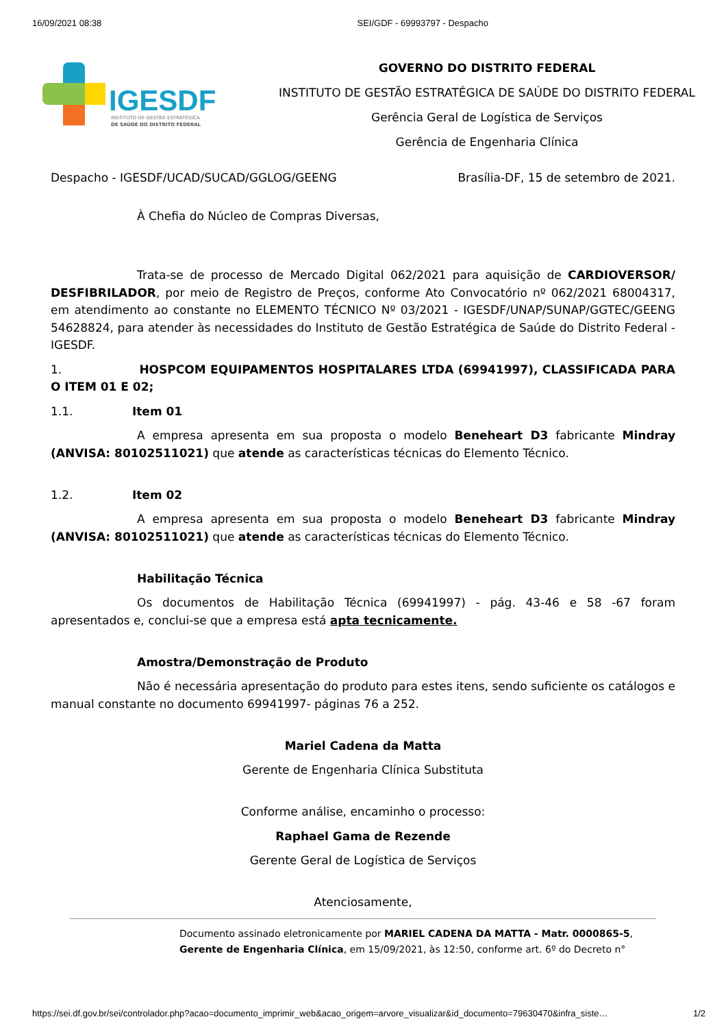16/09/2021 08:38 SEI/GDF - 69993797 - Despacho
IGESDF
INSTITUTO DE GESTÃO ESTRATÉGICA
DE SAÚDE DO DISTRITO FEDERAL
GOVERNO DO DISTRITO FEDERAL
INSTITUTO DE GESTÃO ESTRATÉGICA DE SAÚDE DO DISTRITO FEDERAL
Gerência Geral de Logística de Serviços
Gerência de Engenharia Clínica
Despacho - IGESDF/UCAD/SUCAD/GGLOG/GEENG Brasília-DF, 15 de setembro de 2021.
À Chefia do Núcleo de Compras Diversas,
Trata-se de processo de Mercado Digital 062/2021 para aquisição de CARDIOVERSOR/ DESFIBRILADOR, por meio de Registro de Preços, conforme Ato Convocatório nº 062/2021 68004317, em atendimento ao constante no ELEMENTO TÉCNICO Nº 03/2021 - IGESDF/UNAP/SUNAP/GGTEC/GEENG 54628824, para atender às necessidades do Instituto de Gestão Estratégica de Saúde do Distrito Federal - IGESDF.
1. HOSPCOM EQUIPAMENTOS HOSPITALARES LTDA (69941997), CLASSIFICADA PARA O ITEM 01 E 02;
1.1. Item 01
A empresa apresenta em sua proposta o modelo Beneheart D3 fabricante Mindray (ANVISA: 80102511021) que atende as características técnicas do Elemento Técnico.
1.2. Item 02
A empresa apresenta em sua proposta o modelo Beneheart D3 fabricante Mindray (ANVISA: 80102511021) que atende as características técnicas do Elemento Técnico.
Habilitação Técnica
Os documentos de Habilitação Técnica (69941997) - pág. 43-46 e 58 -67 foram apresentados e, conclui-se que a empresa está apta tecnicamente.
Amostra/Demonstração de Produto
Não é necessária apresentação do produto para estes itens, sendo suficiente os catálogos e manual constante no documento 69941997- páginas 76 a 252.
Mariel Cadena da Matta
Gerente de Engenharia Clínica Substituta
Conforme análise, encaminho o processo:
Raphael Gama de Rezende
Gerente Geral de Logística de Serviços
Atenciosamente,
Documento assinado eletronicamente por MARIEL CADENA DA MATTA - Matr. 0000865-5,
Gerente de Engenharia Clínica, em 15/09/2021, às 12:50, conforme art. 6º do Decreto n°
https://sei.df.gov.br/sei/controlador.php?acao=documento_imprimir_web&acao_origem=arvore_visualizar&id_documento=79630470&infra_siste… 1/2